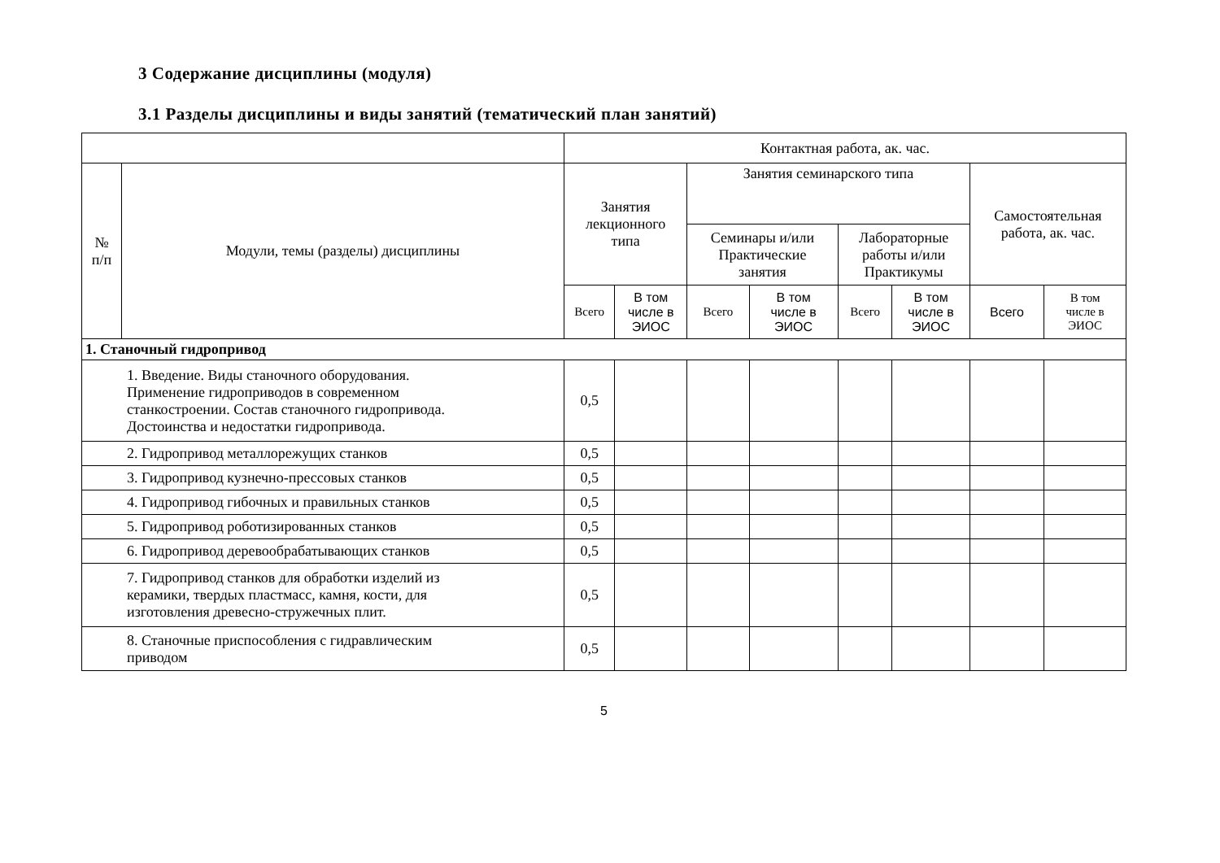3 Содержание дисциплины (модуля)
3.1 Разделы дисциплины и виды занятий (тематический план занятий)
| | | Контактная работа, ак. час. | | | | | | | |
| --- | --- | --- | --- | --- | --- | --- | --- | --- | --- |
| № п/п | Модули, темы (разделы) дисциплины | Занятия лекционного типа | | Занятия семинарского типа | | | | Самостоятельная работа, ак. час. | |
| | | | | Семинары и/или Практические занятия | | Лабораторные работы и/или Практикумы | | | |
| | | Всего | В том числе в ЭИОС | Всего | В том числе в ЭИОС | Всего | В том числе в ЭИОС | Всего | В том числе в ЭИОС |
| 1. Станочный гидропривод | | | | | | | | | |
| 1. Введение. Виды станочного оборудования. Применение гидроприводов в современном станкостроении. Состав станочного гидропривода. Достоинства и недостатки гидропривода. | | 0,5 | | | | | | | |
| 2. Гидропривод металлорежущих станков | | 0,5 | | | | | | | |
| 3. Гидропривод кузнечно-прессовых станков | | 0,5 | | | | | | | |
| 4. Гидропривод гибочных и правильных станков | | 0,5 | | | | | | | |
| 5. Гидропривод роботизированных станков | | 0,5 | | | | | | | |
| 6. Гидропривод деревообрабатывающих станков | | 0,5 | | | | | | | |
| 7. Гидропривод станков для обработки изделий из керамики, твердых пластмасс, камня, кости, для изготовления древесно-стружечных плит. | | 0,5 | | | | | | | |
| 8. Станочные приспособления с гидравлическим приводом | | 0,5 | | | | | | | |
5